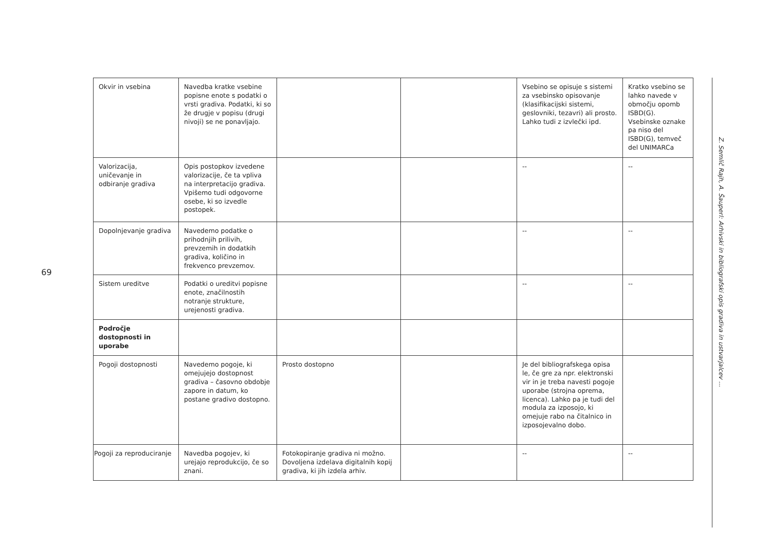69
| Okvir in vsebina | Navedba kratke vsebine popisne enote s podatki o vrsti gradiva. Podatki, ki so že drugje v popisu (drugi nivoji) se ne ponavljajo. | | | Vsebino se opisuje s sistemi za vsebinsko opisovanje (klasifikacijski sistemi, geslovniki, tezavri) ali prosto. Lahko tudi z izvlečki ipd. | Kratko vsebino se lahko navede v območju opomb ISBD(G). Vsebinske oznake pa niso del ISBD(G), temveč del UNIMARCa |
| Valorizacija, uničevanje in odbiranje gradiva | Opis postopkov izvedene valorizacije, če ta vpliva na interpretacijo gradiva. Vpišemo tudi odgovorne osebe, ki so izvedle postopek. | | | -- | -- |
| Dopolnjevanje gradiva | Navedemo podatke o prihodnjih prilivih, prevzemih in dodatkih gradiva, količino in frekvenco prevzemov. | | | -- | -- |
| Sistem ureditve | Podatki o ureditvi popisne enote, značilnostih notranje strukture, urejenosti gradiva. | | | -- | -- |
| Področje dostopnosti in uporabe | | | | | |
| Pogoji dostopnosti | Navedemo pogoje, ki omejujejo dostopnost gradiva – časovno obdobje zapore in datum, ko postane gradivo dostopno. | Prosto dostopno | | Je del bibliografskega opisa le, če gre za npr. elektronski vir in je treba navesti pogoje uporabe (strojna oprema, licenca). Lahko pa je tudi del modula za izposojo, ki omejuje rabo na čitalnico in izposojevalno dobo. | |
| Pogoji za reproduciranje | Navedba pogojev, ki urejajo reprodukcijo, če so znani. | Fotokopiranje gradiva ni možno. Dovoljena izdelava digitalnih kopij gradiva, ki jih izdela arhiv. | | -- | -- |
Z. Semlič Rajh, A. Šauperl: Arhivski in bibliografski opis gradiva in ustvarjalcev ...